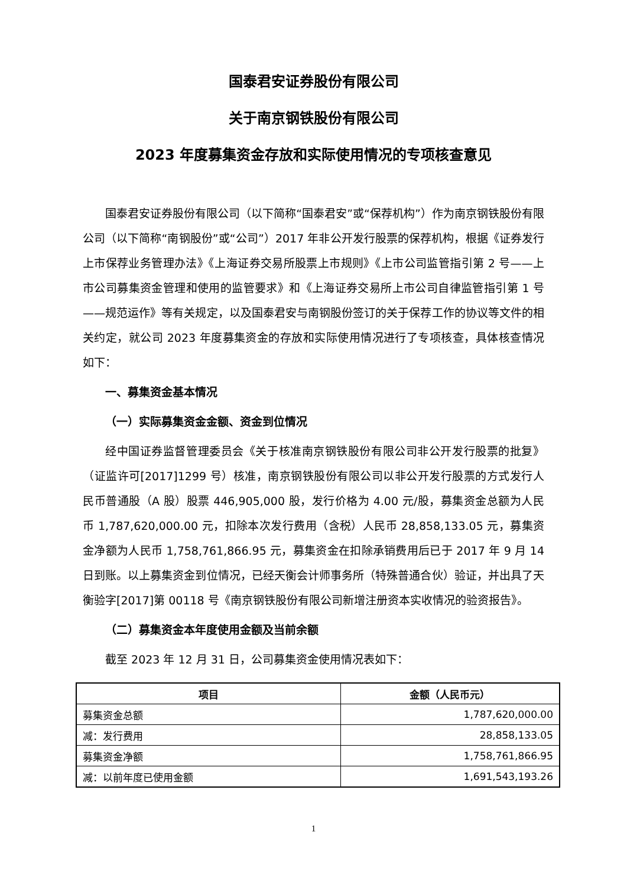国泰君安证券股份有限公司
关于南京钢铁股份有限公司
2023 年度募集资金存放和实际使用情况的专项核查意见
国泰君安证券股份有限公司（以下简称“国泰君安”或“保荐机构”）作为南京钢铁股份有限公司（以下简称“南钢股份”或“公司”）2017 年非公开发行股票的保荐机构，根据《证券发行上市保荐业务管理办法》《上海证券交易所股票上市规则》《上市公司监管指引第 2 号——上市公司募集资金管理和使用的监管要求》和《上海证券交易所上市公司自律监管指引第 1 号——规范运作》等有关规定，以及国泰君安与南钢股份签订的关于保荐工作的协议等文件的相关约定，就公司 2023 年度募集资金的存放和实际使用情况进行了专项核查，具体核查情况如下：
一、募集资金基本情况
（一）实际募集资金金额、资金到位情况
经中国证券监督管理委员会《关于核准南京钢铁股份有限公司非公开发行股票的批复》（证监许可[2017]1299 号）核准，南京钢铁股份有限公司以非公开发行股票的方式发行人民币普通股（A 股）股票 446,905,000 股，发行价格为 4.00 元/股，募集资金总额为人民币 1,787,620,000.00 元，扣除本次发行费用（含税）人民币 28,858,133.05 元，募集资金净额为人民币 1,758,761,866.95 元，募集资金在扣除承销费用后已于 2017 年 9 月 14 日到账。以上募集资金到位情况，已经天衡会计师事务所（特殊普通合伙）验证，并出具了天衡验字[2017]第 00118 号《南京钢铁股份有限公司新增注册资本实收情况的验资报告》。
（二）募集资金本年度使用金额及当前余额
截至 2023 年 12 月 31 日，公司募集资金使用情况表如下：
| 项目 | 金额（人民币元） |
| --- | --- |
| 募集资金总额 | 1,787,620,000.00 |
| 减：发行费用 | 28,858,133.05 |
| 募集资金净额 | 1,758,761,866.95 |
| 减：以前年度已使用金额 | 1,691,543,193.26 |
1